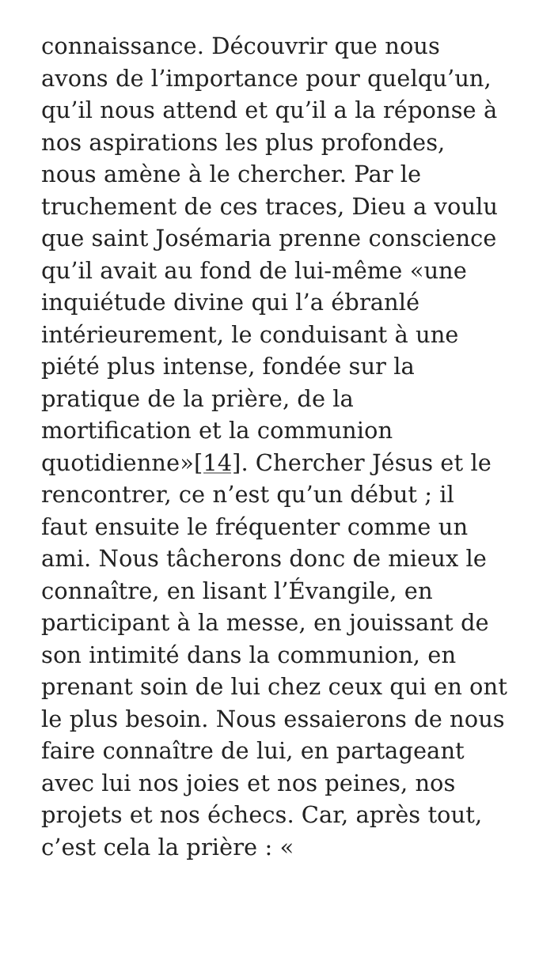connaissance. Découvrir que nous avons de l’importance pour quelqu’un, qu’il nous attend et qu’il a la réponse à nos aspirations les plus profondes, nous amène à le chercher. Par le truchement de ces traces, Dieu a voulu que saint Josémaria prenne conscience qu’il avait au fond de lui-même «une inquiétude divine qui l’a ébranlé intérieurement, le conduisant à une piété plus intense, fondée sur la pratique de la prière, de la mortification et la communion quotidienne»[14]. Chercher Jésus et le rencontrer, ce n’est qu’un début ; il faut ensuite le fréquenter comme un ami. Nous tâcherons donc de mieux le connaître, en lisant l’Évangile, en participant à la messe, en jouissant de son intimité dans la communion, en prenant soin de lui chez ceux qui en ont le plus besoin. Nous essaierons de nous faire connaître de lui, en partageant avec lui nos joies et nos peines, nos projets et nos échecs. Car, après tout, c’est cela la prière : «